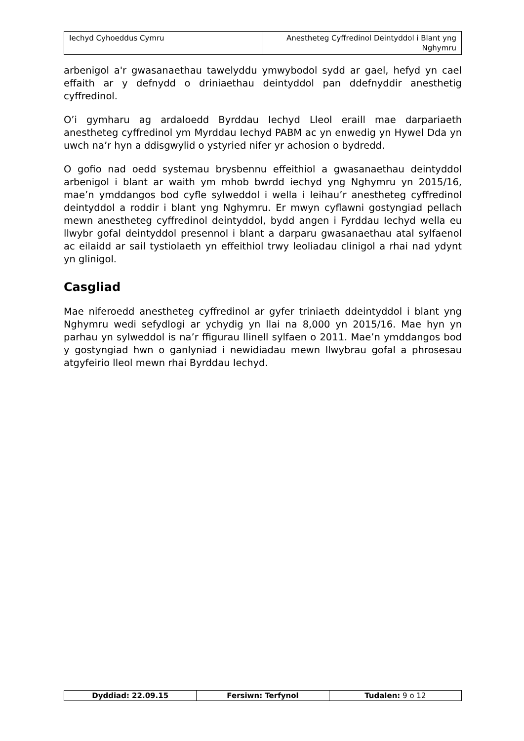| Iechyd Cyhoeddus Cymru | Anestheteg Cyffredinol Deintyddol i Blant yng Nghymru |
arbenigol a'r gwasanaethau tawelyddu ymwybodol sydd ar gael, hefyd yn cael effaith ar y defnydd o driniaethau deintyddol pan ddefnyddir anesthetig cyffredinol.
O’i gymharu ag ardaloedd Byrddau Iechyd Lleol eraill mae darpariaeth anestheteg cyffredinol ym Myrddau Iechyd PABM ac yn enwedig yn Hywel Dda yn uwch na’r hyn a ddisgwylid o ystyried nifer yr achosion o bydredd.
O gofio nad oedd systemau brysbennu effeithiol a gwasanaethau deintyddol arbenigol i blant ar waith ym mhob bwrdd iechyd yng Nghymru yn 2015/16, mae’n ymddangos bod cyfle sylweddol i wella i leihau’r anestheteg cyffredinol deintyddol a roddir i blant yng Nghymru. Er mwyn cyflawni gostyngiad pellach mewn anestheteg cyffredinol deintyddol, bydd angen i Fyrddau Iechyd wella eu llwybr gofal deintyddol presennol i blant a darparu gwasanaethau atal sylfaenol ac eilaidd ar sail tystiolaeth yn effeithiol trwy leoliadau clinigol a rhai nad ydynt yn glinigol.
Casgliad
Mae niferoedd anestheteg cyffredinol ar gyfer triniaeth ddeintyddol i blant yng Nghymru wedi sefydlogi ar ychydig yn llai na 8,000 yn 2015/16. Mae hyn yn parhau yn sylweddol is na’r ffigurau llinell sylfaen o 2011. Mae’n ymddangos bod y gostyngiad hwn o ganlyniad i newidiadau mewn llwybrau gofal a phrosesau atgyfeirio lleol mewn rhai Byrddau Iechyd.
| Dyddiad: 22.09.15 | Fersiwn: Terfynol | Tudalen: 9 o 12 |